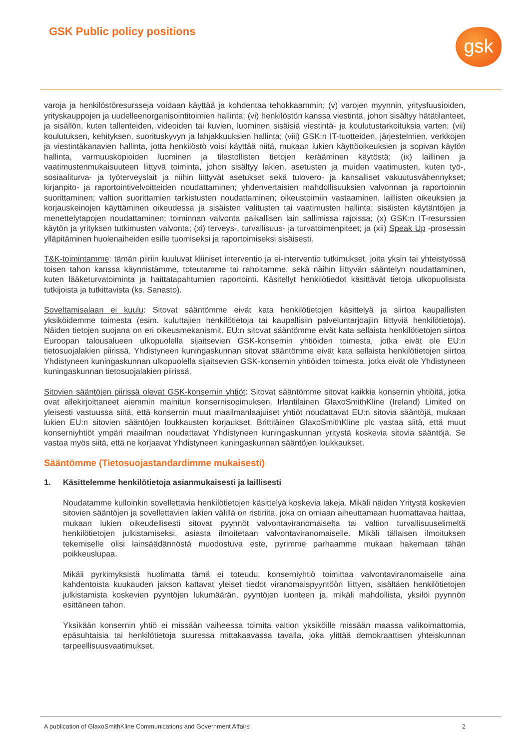GSK Public policy positions gsk
varoja ja henkilöstöresursseja voidaan käyttää ja kohdentaa tehokkaammin; (v) varojen myynnin, yritysfuusioiden, yrityskauppojen ja uudelleenorganisointitoimien hallinta; (vi) henkilöstön kanssa viestintä, johon sisältyy hätätilanteet, ja sisällön, kuten tallenteiden, videoiden tai kuvien, luominen sisäisiä viestintä- ja koulutustarkoituksia varten; (vii) koulutuksen, kehityksen, suorituskyvyn ja lahjakkuuksien hallinta; (viii) GSK:n IT-tuotteiden, järjestelmien, verkkojen ja viestintäkanavien hallinta, jotta henkilöstö voisi käyttää niitä, mukaan lukien käyttöoikeuksien ja sopivan käytön hallinta, varmuuskopioiden luominen ja tilastollisten tietojen kerääminen käytöstä; (ix) laillinen ja vaatimustenmukaisuuteen liittyvä toiminta, johon sisältyy lakien, asetusten ja muiden vaatimusten, kuten työ-, sosiaaliturva- ja työterveyslait ja niihin liittyvät asetukset sekä tulovero- ja kansalliset vakuutusvähennykset; kirjanpito- ja raportointivelvoitteiden noudattaminen; yhdenvertaisien mahdollisuuksien valvonnan ja raportoinnin suorittaminen; valtion suorittamien tarkistusten noudattaminen; oikeustoimiin vastaaminen, laillisten oikeuksien ja korjauskeinojen käyttäminen oikeudessa ja sisäisten valitusten tai vaatimusten hallinta; sisäisten käytäntöjen ja menettelytapojen noudattaminen; toiminnan valvonta paikallisen lain sallimissa rajoissa; (x) GSK:n IT-resurssien käytön ja yrityksen tutkimusten valvonta; (xi) terveys-, turvallisuus- ja turvatoimenpiteet; ja (xii) Speak Up -prosessin ylläpitäminen huolenaiheiden esille tuomiseksi ja raportoimiseksi sisäisesti.
T&K-toimintamme: tämän piiriin kuuluvat kliiniset interventio ja ei-interventio tutkimukset, joita yksin tai yhteistyössä toisen tahon kanssa käynnistämme, toteutamme tai rahoitamme, sekä näihin liittyvän sääntelyn noudattaminen, kuten lääketurvatoiminta ja haittatapahtumien raportointi. Käsitellyt henkilötiedot käsittävät tietoja ulkopuolisista tutkijoista ja tutkittavista (ks. Sanasto).
Soveltamisalaan ei kuulu: Sitovat sääntömme eivät kata henkilötietojen käsittelyä ja siirtoa kaupallisten yksiköidemme toimesta (esim. kuluttajien henkilötietoja tai kaupallisiin palveluntarjoajiin liittyviä henkilötietoja). Näiden tietojen suojana on eri oikeusmekanismit. EU:n sitovat sääntömme eivät kata sellaista henkilötietojen siirtoa Euroopan talousalueen ulkopuolella sijaitsevien GSK-konsernin yhtiöiden toimesta, jotka eivät ole EU:n tietosuojalakien piirissä. Yhdistyneen kuningaskunnan sitovat sääntömme eivät kata sellaista henkilötietojen siirtoa Yhdistyneen kuningaskunnan ulkopuolella sijaitsevien GSK-konsernin yhtiöiden toimesta, jotka eivät ole Yhdistyneen kuningaskunnan tietosuojalakien piirissä.
Sitovien sääntöjen piirissä olevat GSK-konsernin yhtiöt: Sitovat sääntömme sitovat kaikkia konsernin yhtiöitä, jotka ovat allekirjoittaneet aiemmin mainitun konsernisopimuksen. Irlantilainen GlaxoSmithKline (Ireland) Limited on yleisesti vastuussa siitä, että konsernin muut maailmanlaajuiset yhtiöt noudattavat EU:n sitovia sääntöjä, mukaan lukien EU:n sitovien sääntöjen loukkausten korjaukset. Brittiläinen GlaxoSmithKline plc vastaa siitä, että muut konserniyhtiöt ympäri maailman noudattavat Yhdistyneen kuningaskunnan yritystä koskevia sitovia sääntöjä. Se vastaa myös siitä, että ne korjaavat Yhdistyneen kuningaskunnan sääntöjen loukkaukset.
Sääntömme (Tietosuojastandardimme mukaisesti)
1. Käsittelemme henkilötietoja asianmukaisesti ja laillisesti
Noudatamme kulloinkin sovellettavia henkilötietojen käsittelyä koskevia lakeja. Mikäli näiden Yritystä koskevien sitovien sääntöjen ja sovellettavien lakien välillä on ristiriita, joka on omiaan aiheuttamaan huomattavaa haittaa, mukaan lukien oikeudellisesti sitovat pyynnöt valvontaviranomaiselta tai valtion turvallisuuselimeltä henkilötietojen julkistamiseksi, asiasta ilmoitetaan valvontaviranomaiselle. Mikäli tällaisen ilmoituksen tekemiselle olisi lainsäädännöstä muodostuva este, pyrimme parhaamme mukaan hakemaan tähän poikkeuslupaa.
Mikäli pyrkimyksistä huolimatta tämä ei toteudu, konserniyhtiö toimittaa valvontaviranomaiselle aina kahdentoista kuukauden jakson kattavat yleiset tiedot viranomaispyyntöön liittyen, sisältäen henkilötietojen julkistamista koskevien pyyntöjen lukumäärän, pyyntöjen luonteen ja, mikäli mahdollista, yksilöi pyynnön esittäneen tahon.
Yksikään konsernin yhtiö ei missään vaiheessa toimita valtion yksiköille missään maassa valikoimattomia, epäsuhtaisia tai henkilötietoja suuressa mittakaavassa tavalla, joka ylittää demokraattisen yhteiskunnan tarpeellisuusvaatimukset,
A publication of GlaxoSmithKline Communications and Government Affairs 2